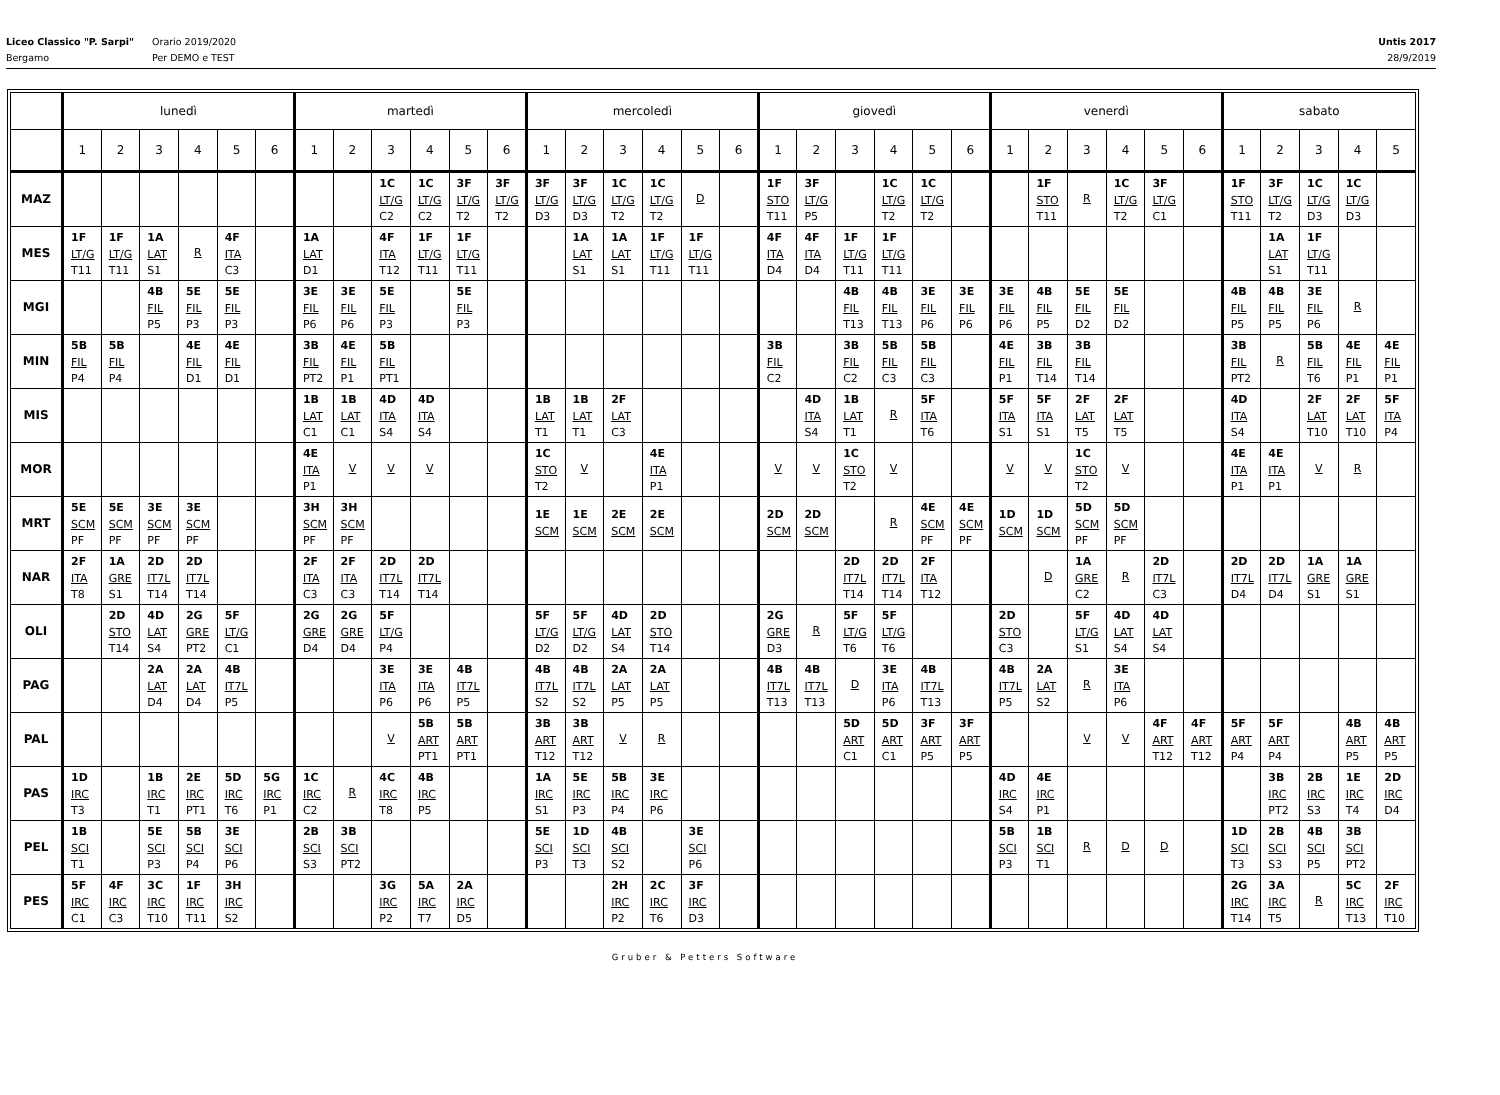Liceo Classico "P. Sarpi" Orario 2019/2020
Bergamo Per DEMO e TEST
Untis 2017
28/9/2019
| | lunedì | | | | | | martedì | | | | | | mercoledì | | | | | | giovedì | | | | | | venerdì | | | | | | sabato | | | | |
| --- | --- | --- | --- | --- | --- | --- | --- | --- | --- | --- | --- | --- | --- | --- | --- | --- | --- | --- | --- | --- | --- | --- | --- | --- | --- | --- | --- | --- | --- | --- | --- | --- | --- | --- | --- |
| | 1 | 2 | 3 | 4 | 5 | 6 | 1 | 2 | 3 | 4 | 5 | 6 | 1 | 2 | 3 | 4 | 5 | 6 | 1 | 2 | 3 | 4 | 5 | 6 | 1 | 2 | 3 | 4 | 5 | 6 | 1 | 2 | 3 | 4 | 5 |
| MAZ | | | | | | | | | 1C LT/G C2 | 1C LT/G C2 | 3F LT/G T2 | 3F LT/G T2 | 3F LT/G D3 | 3F LT/G D3 | 1C LT/G T2 | 1C LT/G T2 | D | | 1F STO T11 | 3F LT/G P5 | | 1C LT/G T2 | 1C LT/G T2 | | | 1F STO T11 | R | 1C LT/G T2 | 3F LT/G C1 | | 1F STO T11 | 3F LT/G T2 | 1C LT/G D3 | 1C LT/G D3 | |
| MES | 1F LT/G T11 | 1F LT/G T11 | 1A LAT S1 | R | 4F ITA C3 | | 1A LAT D1 | | 4F ITA T12 | 1F LT/G T11 | 1F LT/G T11 | | | 1A LAT S1 | 1A LAT S1 | 1F LT/G T11 | 1F LT/G T11 | | 4F ITA D4 | 4F ITA D4 | 1F LT/G T11 | 1F LT/G T11 | | | | | | | | | | 1A LAT S1 | 1F LT/G T11 | | |
| MGI | | | 4B FIL P5 | 5E FIL P3 | 5E FIL P3 | | 3E FIL P6 | 3E FIL P6 | 5E FIL P3 | | 5E FIL P3 | | | | | | | | | | 4B FIL T13 | 4B FIL T13 | 3E FIL P6 | 3E FIL P6 | 3E FIL P6 | 4B FIL P5 | 5E FIL D2 | 5E FIL D2 | | | 4B FIL P5 | 4B FIL P5 | 3E FIL P6 | R | |
| MIN | 5B FIL P4 | 5B FIL P4 | | 4E FIL D1 | 4E FIL D1 | | 3B FIL PT2 | 4E FIL P1 | 5B FIL PT1 | | | | | | | | | | 3B FIL C2 | | 3B FIL C2 | 5B FIL C3 | 5B FIL C3 | | 4E FIL P1 | 3B FIL T14 | 3B FIL T14 | | | | 3B FIL PT2 | R | 5B FIL T6 | 4E FIL P1 | 4E FIL P1 |
| MIS | | | | | | | 1B LAT C1 | 1B LAT C1 | 4D ITA S4 | 4D ITA S4 | | | 1B LAT T1 | 1B LAT T1 | 2F LAT C3 | | | | | 4D ITA S4 | 1B LAT T1 | R | 5F ITA T6 | | 5F ITA S1 | 5F ITA S1 | 2F LAT T5 | 2F LAT T5 | | | 4D ITA S4 | | 2F LAT T10 | 2F LAT T10 | 5F ITA P4 |
| MOR | | | | | | | 4E ITA P1 | V | V | V | | | 1C STO T2 | V | | 4E ITA P1 | | | V | V | 1C STO T2 | V | | | V | V | 1C STO T2 | V | | | 4E ITA P1 | 4E ITA P1 | V | R | |
| MRT | 5E SCM PF | 5E SCM PF | 3E SCM PF | 3E SCM PF | | | 3H SCM PF | 3H SCM PF | | | | | 1E SCM | 1E SCM | 2E SCM | 2E SCM | | | 2D SCM | 2D SCM | | R | 4E SCM PF | 4E SCM PF | 1D SCM | 1D SCM | 5D SCM PF | 5D SCM PF | | | | | | | |
| NAR | 2F ITA T8 | 1A GRE S1 | 2D IT7L T14 | 2D IT7L T14 | | | 2F ITA C3 | 2F ITA C3 | 2D IT7L T14 | 2D IT7L T14 | | | | | | | | | | | 2D IT7L T14 | 2D IT7L T14 | 2F ITA T12 | | | D | 1A GRE C2 | R | 2D IT7L C3 | | 2D IT7L D4 | 2D IT7L D4 | 1A GRE S1 | 1A GRE S1 | |
| OLI | | 2D STO T14 | 4D LAT S4 | 2G GRE PT2 | 5F LT/G C1 | | 2G GRE D4 | 2G GRE D4 | 5F LT/G P4 | | | | 5F LT/G D2 | 5F LT/G D2 | 4D LAT S4 | 2D STO T14 | | | 2G GRE D3 | R | 5F LT/G T6 | 5F LT/G T6 | | | 2D STO C3 | | 5F LT/G S1 | 4D LAT S4 | 4D LAT S4 | | | | | | |
| PAG | | | 2A LAT D4 | 2A LAT D4 | 4B IT7L P5 | | | | 3E ITA P6 | 3E ITA P6 | 4B IT7L P5 | | 4B IT7L S2 | 4B IT7L S2 | 2A LAT P5 | 2A LAT P5 | | | 4B IT7L T13 | 4B IT7L T13 | D | 3E ITA P6 | 4B IT7L T13 | | 4B IT7L P5 | 2A LAT S2 | R | 3E ITA P6 | | | | | | | |
| PAL | | | | | | | | | V | 5B ART PT1 | 5B ART PT1 | | 3B ART T12 | 3B ART T12 | V | R | | | | | 5D ART C1 | 5D ART C1 | 3F ART P5 | 3F ART P5 | | | V | V | 4F ART T12 | 4F ART T12 | 5F ART P4 | 5F ART P4 | | 4B ART P5 | 4B ART P5 |
| PAS | 1D IRC T3 | | 1B IRC T1 | 2E IRC PT1 | 5D IRC T6 | 5G IRC P1 | 1C IRC C2 | R | 4C IRC T8 | 4B IRC P5 | | | 1A IRC S1 | 5E IRC P3 | 5B IRC P4 | 3E IRC P6 | | | | | | | | | 4D IRC S4 | 4E IRC P1 | | | | | | 3B IRC PT2 | 2B IRC S3 | 1E IRC T4 | 2D IRC D4 |
| PEL | 1B SCI T1 | | 5E SCI P3 | 5B SCI P4 | 3E SCI P6 | | 2B SCI S3 | 3B SCI PT2 | | | | | 5E SCI P3 | 1D SCI T3 | 4B SCI S2 | | 3E SCI P6 | | | | | | | | 5B SCI P3 | 1B SCI T1 | R | D | D | | 1D SCI T3 | 2B SCI S3 | 4B SCI P5 | 3B SCI PT2 | |
| PES | 5F IRC C1 | 4F IRC C3 | 3C IRC T10 | 1F IRC T11 | 3H IRC S2 | | | | 3G IRC P2 | 5A IRC T7 | 2A IRC D5 | | | | 2H IRC P2 | 2C IRC T6 | 3F IRC D3 | | | | | | | | | | | | | | 2G IRC T14 | 3A IRC T5 | R | 5C IRC T13 | 2F IRC T10 |
Gruber & Petters Software